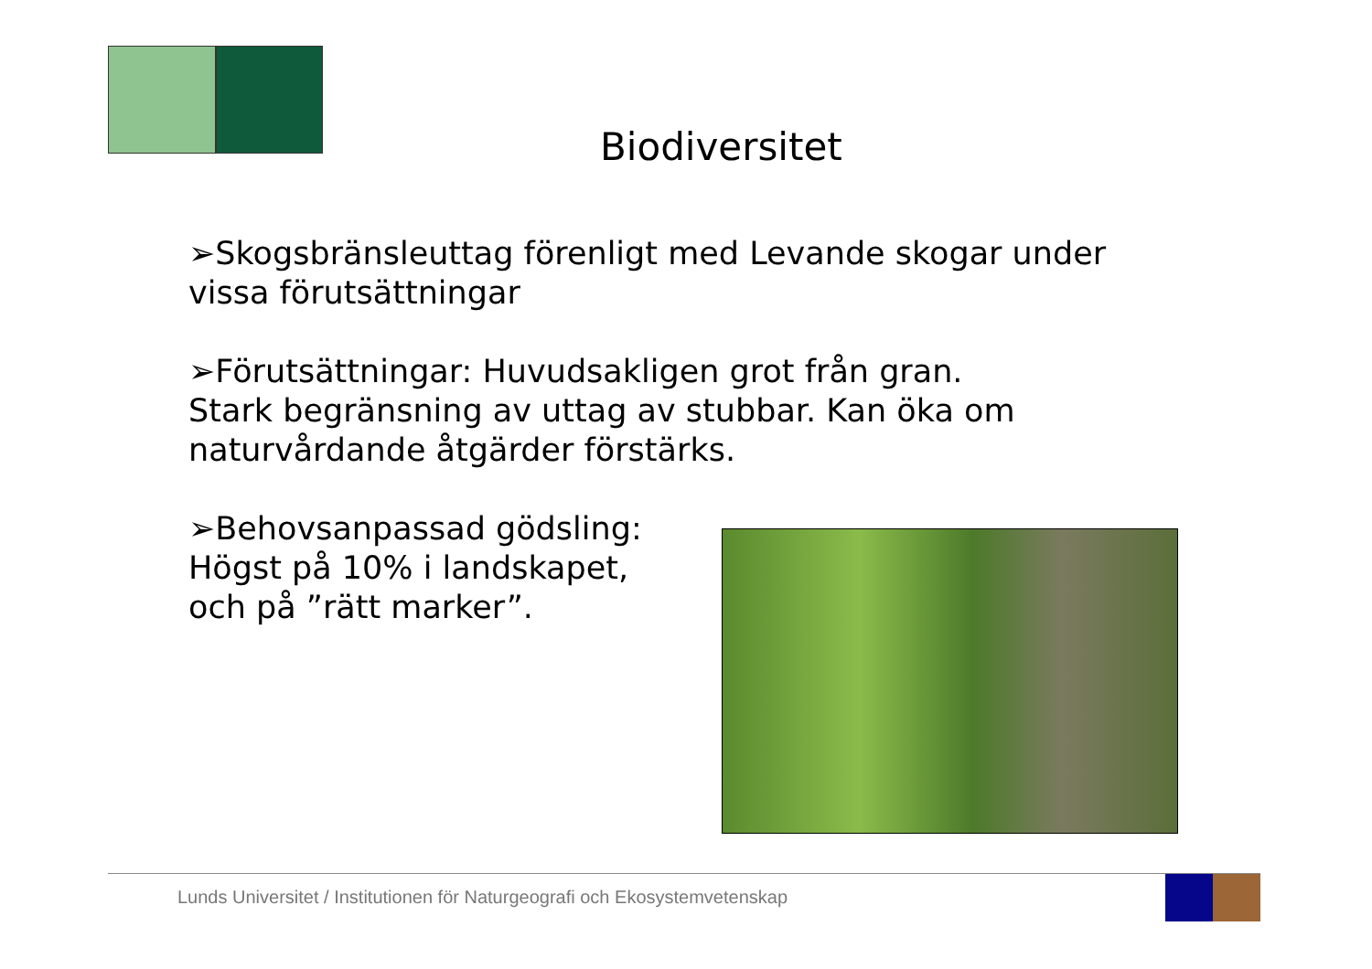Biodiversitet
➢Skogsbränsleuttag förenligt med Levande skogar under vissa förutsättningar
➢Förutsättningar: Huvudsakligen grot från gran.
Stark begränsning av uttag av stubbar. Kan öka om naturvårdande åtgärder förstärks.
➢Behovsanpassad gödsling:
Högst på 10% i landskapet,
och på ”rätt marker”.
Lunds Universitet / Institutionen för Naturgeografi och Ekosystemvetenskap